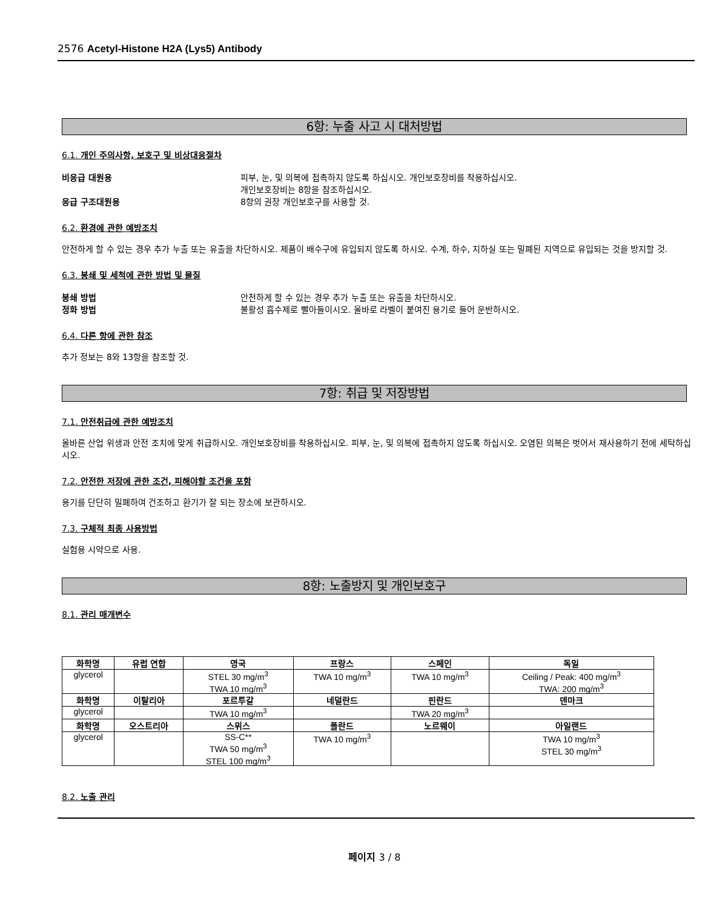2576 Acetyl-Histone H2A (Lys5) Antibody
6항: 누출 사고 시 대처방법
6.1. 개인 주의사항, 보호구 및 비상대응절차
비응급 대원용 피부, 눈, 및 의복에 접촉하지 않도록 하십시오. 개인보호장비를 착용하십시오.
개인보호장비는 8항을 참조하십시오.
응급 구조대원용 8항의 권장 개인보호구를 사용할 것.
6.2. 환경에 관한 예방조치
안전하게 할 수 있는 경우 추가 누출 또는 유출을 차단하시오. 제품이 배수구에 유입되지 않도록 하시오. 수계, 하수, 지하실 또는 밀폐된 지역으로 유입되는 것을 방지할 것.
6.3. 봉쇄 및 세척에 관한 방법 및 물질
봉쇄 방법 안전하게 할 수 있는 경우 추가 누출 또는 유출을 차단하시오.
정화 방법 불활성 흡수제로 빨아들이시오. 올바로 라벨이 붙여진 용기로 들어 운반하시오.
6.4. 다른 항에 관한 참조
추가 정보는 8와 13항을 참조할 것.
7항: 취급 및 저장방법
7.1. 안전취급에 관한 예방조치
올바른 산업 위생과 안전 조치에 맞게 취급하시오. 개인보호장비를 착용하십시오. 피부, 눈, 및 의복에 접촉하지 않도록 하십시오. 오염된 의복은 벗어서 재사용하기 전에 세탁하십시오.
7.2. 안전한 저장에 관한 조건, 피해야할 조건을 포함
용기를 단단히 밀폐하여 건조하고 환기가 잘 되는 장소에 보관하시오.
7.3. 구체적 최종 사용방법
실험용 시약으로 사용.
8항: 노출방지 및 개인보호구
8.1. 관리 매개변수
| 화학명 | 유럽 연합 | 영국 | 프랑스 | 스페인 | 독일 |
| --- | --- | --- | --- | --- | --- |
| glycerol | | STEL 30 mg/m<sup>3</sup> TWA 10 mg/m<sup>3</sup> | TWA 10 mg/m<sup>3</sup> | TWA 10 mg/m<sup>3</sup> | Ceiling / Peak: 400 mg/m<sup>3</sup> TWA: 200 mg/m<sup>3</sup> |
| 화학명 | 이탈리아 | 포르투갈 | 네덜란드 | 핀란드 | 덴마크 |
| glycerol | | TWA 10 mg/m<sup>3</sup> | | TWA 20 mg/m<sup>3</sup> | |
| 화학명 | 오스트리아 | 스위스 | 폴란드 | 노르웨이 | 아일랜드 |
| glycerol | | SS-C** TWA 50 mg/m<sup>3</sup> STEL 100 mg/m<sup>3</sup> | TWA 10 mg/m<sup>3</sup> | | TWA 10 mg/m<sup>3</sup> STEL 30 mg/m<sup>3</sup> |
8.2. 노출 관리
페이지 3 / 8